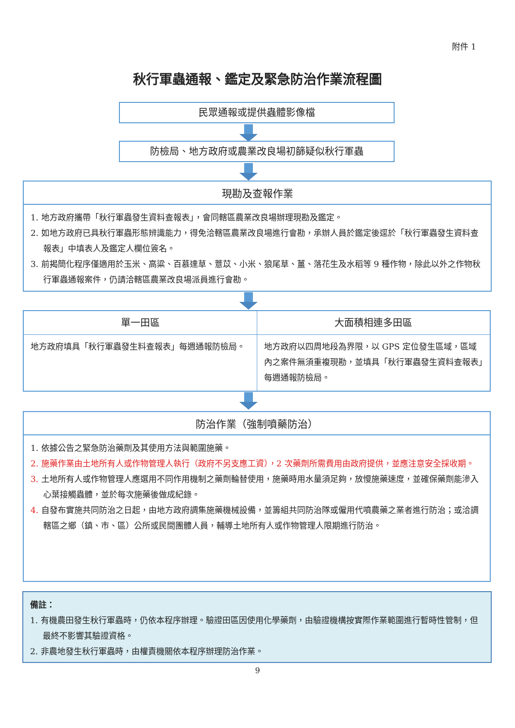附件 1
秋行軍蟲通報、鑑定及緊急防治作業流程圖
民眾通報或提供蟲體影像檔
防檢局、地方政府或農業改良場初篩疑似秋行軍蟲
現勘及查報作業
1. 地方政府攜帶「秋行軍蟲發生資料查報表」，會同轄區農業改良場辦理現勘及鑑定。
2. 如地方政府已具秋行軍蟲形態辨識能力，得免洽轄區農業改良場進行會勘，承辦人員於鑑定後逕於「秋行軍蟲發生資料查報表」中填表人及鑑定人欄位簽名。
3. 前揭簡化程序僅適用於玉米、高粱、百慕達草、薏苡、小米、狼尾草、薑、落花生及水稻等 9 種作物，除此以外之作物秋行軍蟲通報案件，仍請洽轄區農業改良場派員進行會勘。
| 單一田區 | 大面積相連多田區 |
| --- | --- |
| 地方政府填具「秋行軍蟲發生料查報表」每週通報防檢局。 | 地方政府以四周地段為界限，以 GPS 定位發生區域，區域內之案件無須重複現勘，並填具「秋行軍蟲發生資料查報表」每週通報防檢局。 |
防治作業（強制噴藥防治）
1. 依據公告之緊急防治藥劑及其使用方法與範圍施藥。
2. 施藥作業由土地所有人或作物管理人執行（政府不另支應工資），2 次藥劑所需費用由政府提供，並應注意安全採收期。
3. 土地所有人或作物管理人應選用不同作用機制之藥劑輪替使用，施藥時用水量須足夠，放慢施藥速度，並確保藥劑能滲入心葉接觸蟲體，並於每次施藥後做成紀錄。
4. 自發布實施共同防治之日起，由地方政府調集施藥機械設備，並籌組共同防治隊或僱用代噴農藥之業者進行防治；或洽調轄區之鄉（鎮、市、區）公所或民間團體人員，輔導土地所有人或作物管理人限期進行防治。
備註：
1. 有機農田發生秋行軍蟲時，仍依本程序辦理。驗證田區因使用化學藥劑，由驗證機構按實際作業範圍進行暫時性管制，但最終不影響其驗證資格。
2. 非農地發生秋行軍蟲時，由權責機關依本程序辦理防治作業。
9